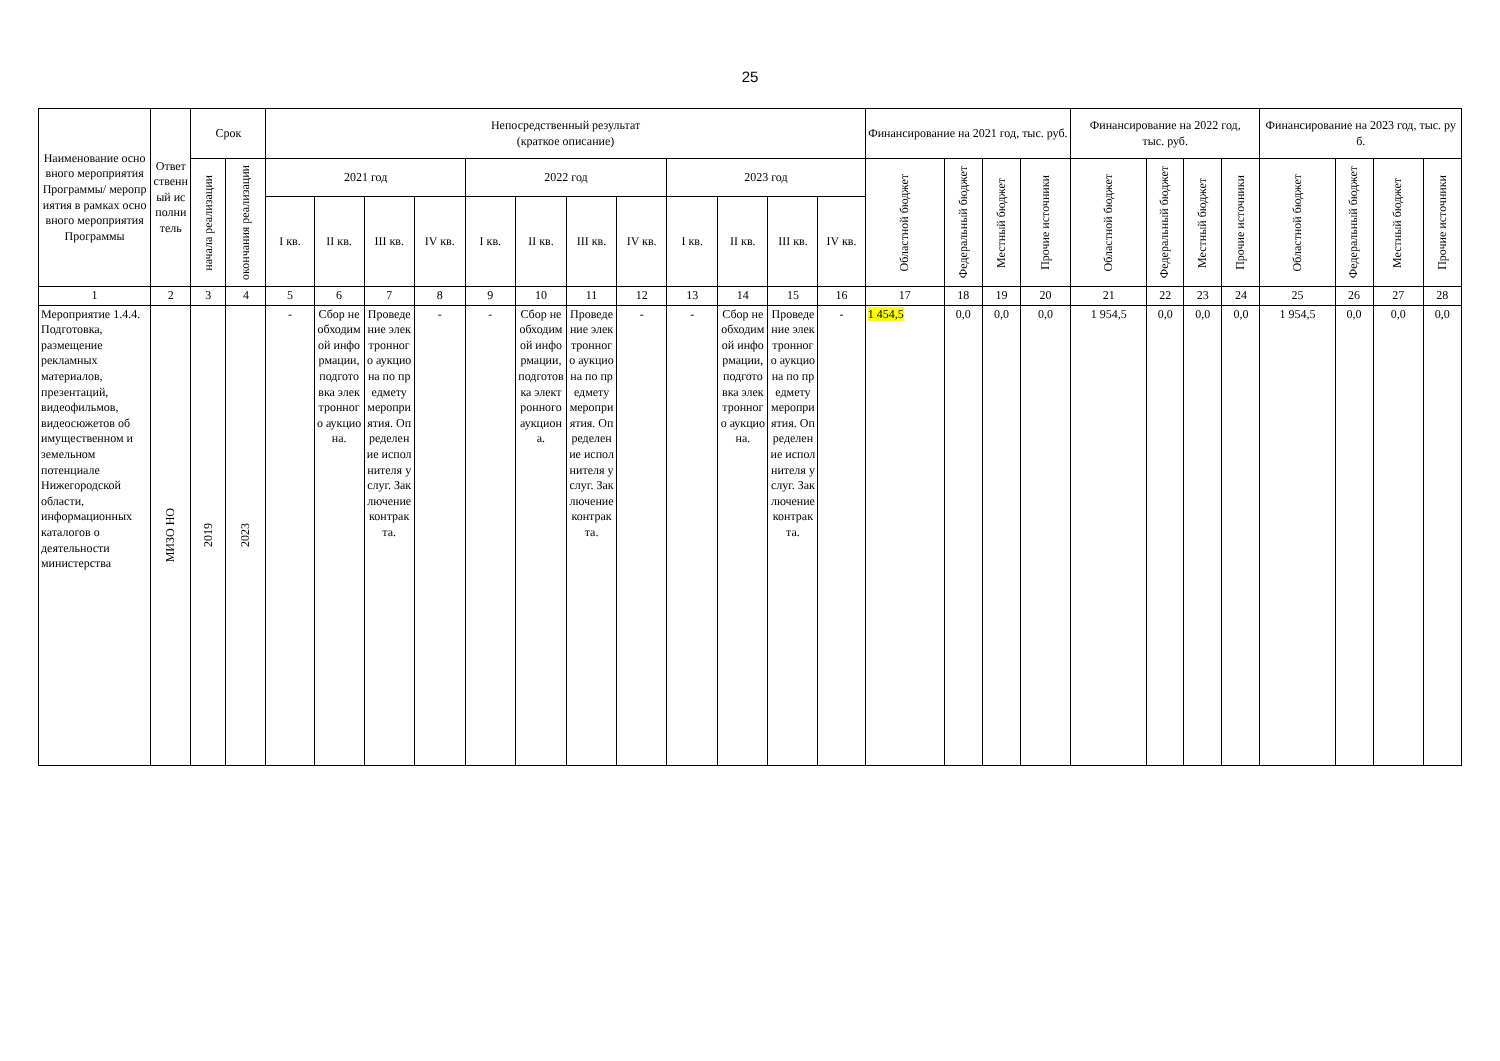25
| Наименование основного мероприятия Программы/ мероприятия в рамках основного мероприятия Программы | Ответственный исполнитель | Срок | | Непосредственный результат (краткое описание) | | | | | | | | | | | | Финансирование на 2021 год, тыс. руб. | | | | Финансирование на 2022 год, тыс. руб. | | | | Финансирование на 2023 год, тыс. руб. | | | |
| --- | --- | --- | --- | --- | --- | --- | --- | --- | --- | --- | --- | --- | --- | --- | --- | --- | --- | --- | --- | --- | --- | --- | --- | --- | --- | --- | --- |
| | | начала реализации | окончания реализации | 2021 год | | | | 2022 год | | | | 2023 год | | | | Областной бюджет | Федеральный бюджет | Местный бюджет | Прочие источники | Областной бюджет | Федеральный бюджет | Местный бюджет | Прочие источники | Областной бюджет | Федеральный бюджет | Местный бюджет | Прочие источники |
| | | | | I кв. | II кв. | III кв. | IV кв. | I кв. | II кв. | III кв. | IV кв. | I кв. | II кв. | III кв. | IV кв. | | | | | | | | | | | | |
| 1 | 2 | 3 | 4 | 5 | 6 | 7 | 8 | 9 | 10 | 11 | 12 | 13 | 14 | 15 | 16 | 17 | 18 | 19 | 20 | 21 | 22 | 23 | 24 | 25 | 26 | 27 | 28 |
| Мероприятие 1.4.4. Подготовка, размещение рекламных материалов, презентаций, видеофильмов, видеосюжетов об имущественном и земельном потенциале Нижегородской области, информационных каталогов о деятельности министерства | МИЗО НО | 2019 | 2023 | - | Сбор необходимой информации, подготовка электронного аукциона. | Проведение электронного аукциона по предмету мероприятия. Определение исполнителя услуг. Заключение контракта. | - | - | Сбор необходимой информации, подготовка электронного аукциона. | Проведение электронного аукциона по предмету мероприятия. Определение исполнителя услуг. Заключение контракта. | - | - | Сбор необходимой информации, подготовка электронного аукциона. | Проведение электронного аукциона по предмету мероприятия. Определение исполнителя услуг. Заключение контракта. | - | 1 454,5 | 0,0 | 0,0 | 0,0 | 1 954,5 | 0,0 | 0,0 | 0,0 | 1 954,5 | 0,0 | 0,0 | 0,0 |